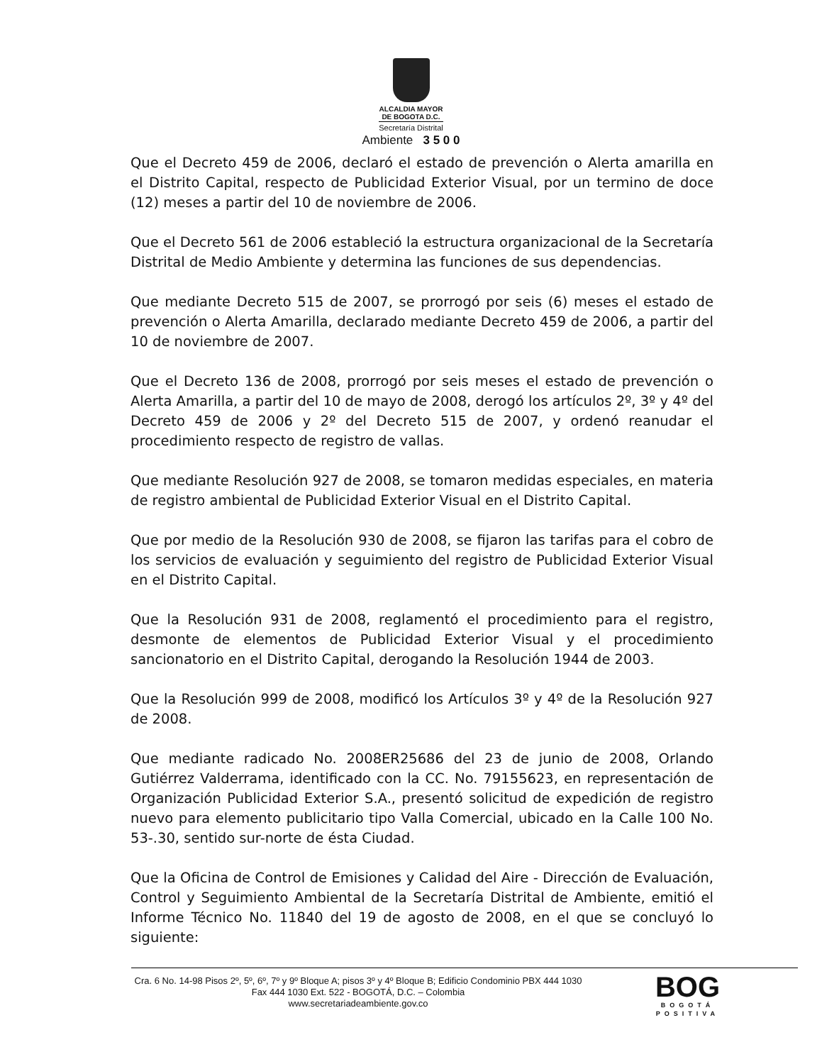ALCALDIA MAYOR
DE BOGOTA D.C.
Secretaría Distrital
Ambiente 3 5 0 0
Que el Decreto 459 de 2006, declaró el estado de prevención o Alerta amarilla en el Distrito Capital, respecto de Publicidad Exterior Visual, por un termino de doce (12) meses a partir del 10 de noviembre de 2006.
Que el Decreto 561 de 2006 estableció la estructura organizacional de la Secretaría Distrital de Medio Ambiente y determina las funciones de sus dependencias.
Que mediante Decreto 515 de 2007, se prorrogó por seis (6) meses el estado de prevención o Alerta Amarilla, declarado mediante Decreto 459 de 2006, a partir del 10 de noviembre de 2007.
Que el Decreto 136 de 2008, prorrogó por seis meses el estado de prevención o Alerta Amarilla, a partir del 10 de mayo de 2008, derogó los artículos 2º, 3º y 4º del Decreto 459 de 2006 y 2º del Decreto 515 de 2007, y ordenó reanudar el procedimiento respecto de registro de vallas.
Que mediante Resolución 927 de 2008, se tomaron medidas especiales, en materia de registro ambiental de Publicidad Exterior Visual en el Distrito Capital.
Que por medio de la Resolución 930 de 2008, se fijaron las tarifas para el cobro de los servicios de evaluación y seguimiento del registro de Publicidad Exterior Visual en el Distrito Capital.
Que la Resolución 931 de 2008, reglamentó el procedimiento para el registro, desmonte de elementos de Publicidad Exterior Visual y el procedimiento sancionatorio en el Distrito Capital, derogando la Resolución 1944 de 2003.
Que la Resolución 999 de 2008, modificó los Artículos 3º y 4º de la Resolución 927 de 2008.
Que mediante radicado No. 2008ER25686 del 23 de junio de 2008, Orlando Gutiérrez Valderrama, identificado con la CC. No. 79155623, en representación de Organización Publicidad Exterior S.A., presentó solicitud de expedición de registro nuevo para elemento publicitario tipo Valla Comercial, ubicado en la Calle 100 No. 53-.30, sentido sur-norte de ésta Ciudad.
Que la Oficina de Control de Emisiones y Calidad del Aire - Dirección de Evaluación, Control y Seguimiento Ambiental de la Secretaría Distrital de Ambiente, emitió el Informe Técnico No. 11840 del 19 de agosto de 2008, en el que se concluyó lo siguiente:
Cra. 6 No. 14-98 Pisos 2º, 5º, 6º, 7º y 9º Bloque A; pisos 3º y 4º Bloque B; Edificio Condominio PBX 444 1030
Fax 444 1030 Ext. 522 - BOGOTÁ, D.C. – Colombia
www.secretariadeambiente.gov.co
BOG
BOGOTÁ
POSITIVA